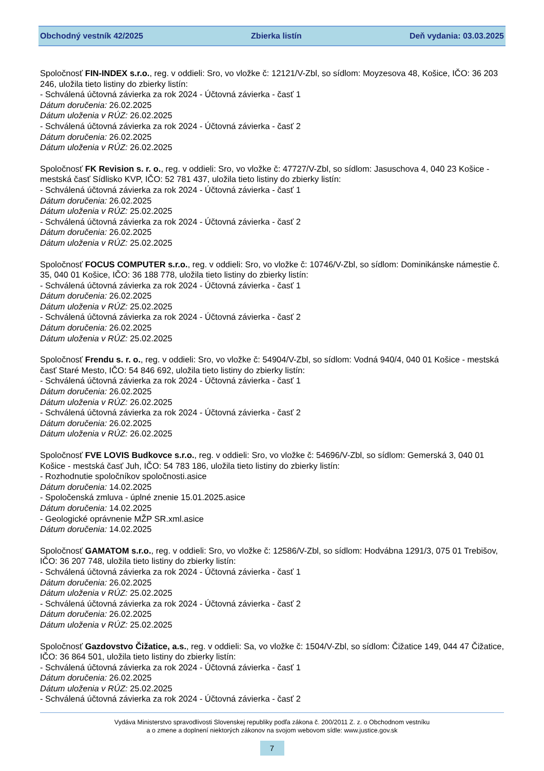Obchodný vestník 42/2025 Zbierka listín Deň vydania: 03.03.2025
Spoločnosť FIN-INDEX s.r.o., reg. v oddieli: Sro, vo vložke č: 12121/V-Zbl, so sídlom: Moyzesova 48, Košice, IČO: 36 203 246, uložila tieto listiny do zbierky listín:
- Schválená účtovná závierka za rok 2024 - Účtovná závierka - časť 1
Dátum doručenia: 26.02.2025
Dátum uloženia v RÚZ: 26.02.2025
- Schválená účtovná závierka za rok 2024 - Účtovná závierka - časť 2
Dátum doručenia: 26.02.2025
Dátum uloženia v RÚZ: 26.02.2025
Spoločnosť FK Revision s. r. o., reg. v oddieli: Sro, vo vložke č: 47727/V-Zbl, so sídlom: Jasuschova 4, 040 23 Košice - mestská časť Sídlisko KVP, IČO: 52 781 437, uložila tieto listiny do zbierky listín:
- Schválená účtovná závierka za rok 2024 - Účtovná závierka - časť 1
Dátum doručenia: 26.02.2025
Dátum uloženia v RÚZ: 25.02.2025
- Schválená účtovná závierka za rok 2024 - Účtovná závierka - časť 2
Dátum doručenia: 26.02.2025
Dátum uloženia v RÚZ: 25.02.2025
Spoločnosť FOCUS COMPUTER s.r.o., reg. v oddieli: Sro, vo vložke č: 10746/V-Zbl, so sídlom: Dominikánske námestie č. 35, 040 01 Košice, IČO: 36 188 778, uložila tieto listiny do zbierky listín:
- Schválená účtovná závierka za rok 2024 - Účtovná závierka - časť 1
Dátum doručenia: 26.02.2025
Dátum uloženia v RÚZ: 25.02.2025
- Schválená účtovná závierka za rok 2024 - Účtovná závierka - časť 2
Dátum doručenia: 26.02.2025
Dátum uloženia v RÚZ: 25.02.2025
Spoločnosť Frendu s. r. o., reg. v oddieli: Sro, vo vložke č: 54904/V-Zbl, so sídlom: Vodná 940/4, 040 01 Košice - mestská časť Staré Mesto, IČO: 54 846 692, uložila tieto listiny do zbierky listín:
- Schválená účtovná závierka za rok 2024 - Účtovná závierka - časť 1
Dátum doručenia: 26.02.2025
Dátum uloženia v RÚZ: 26.02.2025
- Schválená účtovná závierka za rok 2024 - Účtovná závierka - časť 2
Dátum doručenia: 26.02.2025
Dátum uloženia v RÚZ: 26.02.2025
Spoločnosť FVE LOVIS Budkovce s.r.o., reg. v oddieli: Sro, vo vložke č: 54696/V-Zbl, so sídlom: Gemerská 3, 040 01 Košice - mestská časť Juh, IČO: 54 783 186, uložila tieto listiny do zbierky listín:
- Rozhodnutie spoločníkov spoločnosti.asice
Dátum doručenia: 14.02.2025
- Spoločenská zmluva - úplné znenie 15.01.2025.asice
Dátum doručenia: 14.02.2025
- Geologické oprávnenie MŽP SR.xml.asice
Dátum doručenia: 14.02.2025
Spoločnosť GAMATOM s.r.o., reg. v oddieli: Sro, vo vložke č: 12586/V-Zbl, so sídlom: Hodvábna 1291/3, 075 01 Trebišov, IČO: 36 207 748, uložila tieto listiny do zbierky listín:
- Schválená účtovná závierka za rok 2024 - Účtovná závierka - časť 1
Dátum doručenia: 26.02.2025
Dátum uloženia v RÚZ: 25.02.2025
- Schválená účtovná závierka za rok 2024 - Účtovná závierka - časť 2
Dátum doručenia: 26.02.2025
Dátum uloženia v RÚZ: 25.02.2025
Spoločnosť Gazdovstvo Čižatice, a.s., reg. v oddieli: Sa, vo vložke č: 1504/V-Zbl, so sídlom: Čižatice 149, 044 47 Čižatice, IČO: 36 864 501, uložila tieto listiny do zbierky listín:
- Schválená účtovná závierka za rok 2024 - Účtovná závierka - časť 1
Dátum doručenia: 26.02.2025
Dátum uloženia v RÚZ: 25.02.2025
- Schválená účtovná závierka za rok 2024 - Účtovná závierka - časť 2
Vydáva Ministerstvo spravodlivosti Slovenskej republiky podľa zákona č. 200/2011 Z. z. o Obchodnom vestníku
a o zmene a doplnení niektorých zákonov na svojom webovom sídle: www.justice.gov.sk
7